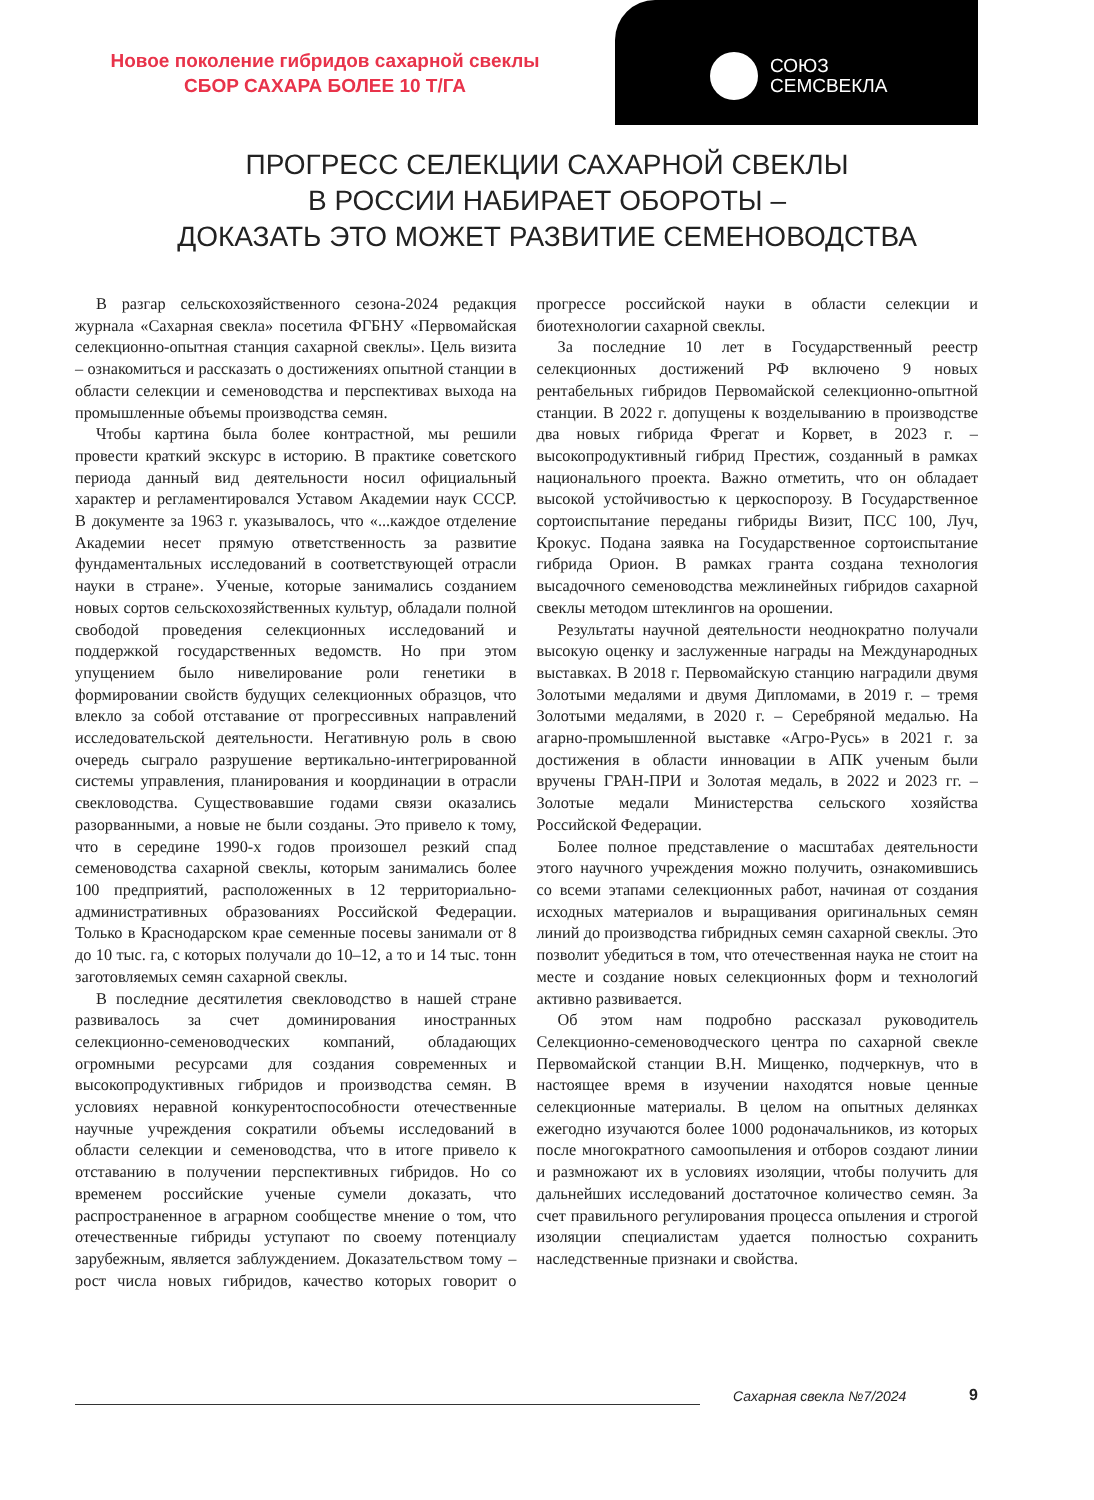Новое поколение гибридов сахарной свеклы
СБОР САХАРА БОЛЕЕ 10 Т/ГА
СОЮЗ
СЕМСВЕКЛА
ПРОГРЕСС СЕЛЕКЦИИ САХАРНОЙ СВЕКЛЫ
В РОССИИ НАБИРАЕТ ОБОРОТЫ –
ДОКАЗАТЬ ЭТО МОЖЕТ РАЗВИТИЕ СЕМЕНОВОДСТВА
В разгар сельскохозяйственного сезона-2024 редакция журнала «Сахарная свекла» посетила ФГБНУ «Первомайская селекционно-опытная станция сахарной свеклы». Цель визита – ознакомиться и рассказать о достижениях опытной станции в области селекции и семеноводства и перспективах выхода на промышленные объемы производства семян.
Чтобы картина была более контрастной, мы решили провести краткий экскурс в историю. В практике советского периода данный вид деятельности носил официальный характер и регламентировался Уставом Академии наук СССР. В документе за 1963 г. указывалось, что «...каждое отделение Академии несет прямую ответственность за развитие фундаментальных исследований в соответствующей отрасли науки в стране». Ученые, которые занимались созданием новых сортов сельскохозяйственных культур, обладали полной свободой проведения селекционных исследований и поддержкой государственных ведомств. Но при этом упущением было нивелирование роли генетики в формировании свойств будущих селекционных образцов, что влекло за собой отставание от прогрессивных направлений исследовательской деятельности. Негативную роль в свою очередь сыграло разрушение вертикально-интегрированной системы управления, планирования и координации в отрасли свекловодства. Существовавшие годами связи оказались разорванными, а новые не были созданы. Это привело к тому, что в середине 1990-х годов произошел резкий спад семеноводства сахарной свеклы, которым занимались более 100 предприятий, расположенных в 12 территориально-административных образованиях Российской Федерации. Только в Краснодарском крае семенные посевы занимали от 8 до 10 тыс. га, с которых получали до 10–12, а то и 14 тыс. тонн заготовляемых семян сахарной свеклы.
В последние десятилетия свекловодство в нашей стране развивалось за счет доминирования иностранных селекционно-семеноводческих компаний, обладающих огромными ресурсами для создания современных и высокопродуктивных гибридов и производства семян. В условиях неравной конкурентоспособности отечественные научные учреждения сократили объемы исследований в области селекции и семеноводства, что в итоге привело к отставанию в получении перспективных гибридов. Но со временем российские ученые сумели доказать, что распространенное в аграрном сообществе мнение о том, что отечественные гибриды уступают по своему потенциалу зарубежным, является заблуждением. Доказательством тому – рост числа новых гибридов, качество которых говорит о прогрессе российской науки в области селекции и биотехнологии сахарной свеклы.
За последние 10 лет в Государственный реестр селекционных достижений РФ включено 9 новых рентабельных гибридов Первомайской селекционно-опытной станции. В 2022 г. допущены к возделыванию в производстве два новых гибрида Фрегат и Корвет, в 2023 г. – высокопродуктивный гибрид Престиж, созданный в рамках национального проекта. Важно отметить, что он обладает высокой устойчивостью к церкоспорозу. В Государственное сортоиспытание переданы гибриды Визит, ПСС 100, Луч, Крокус. Подана заявка на Государственное сортоиспытание гибрида Орион. В рамках гранта создана технология высадочного семеноводства межлинейных гибридов сахарной свеклы методом штеклингов на орошении.
Результаты научной деятельности неоднократно получали высокую оценку и заслуженные награды на Международных выставках. В 2018 г. Первомайскую станцию наградили двумя Золотыми медалями и двумя Дипломами, в 2019 г. – тремя Золотыми медалями, в 2020 г. – Серебряной медалью. На агарно-промышленной выставке «Агро-Русь» в 2021 г. за достижения в области инновации в АПК ученым были вручены ГРАН-ПРИ и Золотая медаль, в 2022 и 2023 гг. – Золотые медали Министерства сельского хозяйства Российской Федерации.
Более полное представление о масштабах деятельности этого научного учреждения можно получить, ознакомившись со всеми этапами селекционных работ, начиная от создания исходных материалов и выращивания оригинальных семян линий до производства гибридных семян сахарной свеклы. Это позволит убедиться в том, что отечественная наука не стоит на месте и создание новых селекционных форм и технологий активно развивается.
Об этом нам подробно рассказал руководитель Селекционно-семеноводческого центра по сахарной свекле Первомайской станции В.Н. Мищенко, подчеркнув, что в настоящее время в изучении находятся новые ценные селекционные материалы. В целом на опытных делянках ежегодно изучаются более 1000 родоначальников, из которых после многократного самоопыления и отборов создают линии и размножают их в условиях изоляции, чтобы получить для дальнейших исследований достаточное количество семян. За счет правильного регулирования процесса опыления и строгой изоляции специалистам удается полностью сохранить наследственные признаки и свойства.
Сахарная свекла №7/2024 9